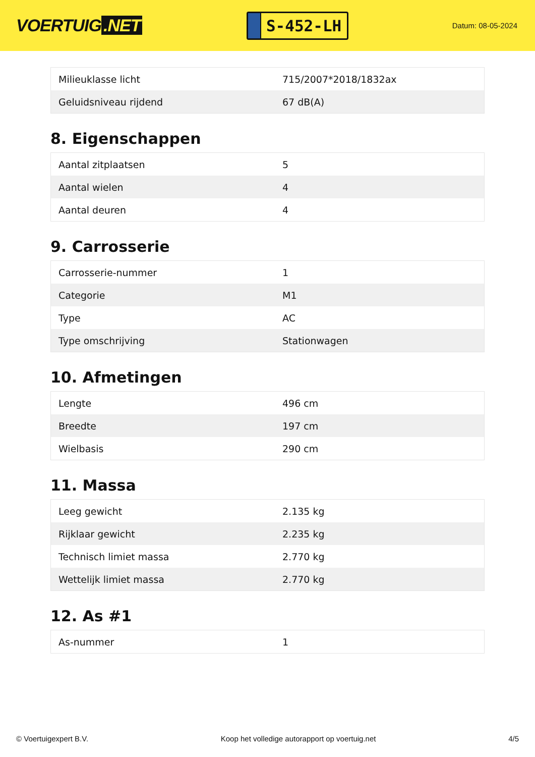VOERTUIG.NET
S-452-LH
Datum: 08-05-2024
| Milieuklasse licht | 715/2007*2018/1832ax |
| Geluidsniveau rijdend | 67 dB(A) |
8. Eigenschappen
| Aantal zitplaatsen | 5 |
| Aantal wielen | 4 |
| Aantal deuren | 4 |
9. Carrosserie
| Carrosserie-nummer | 1 |
| Categorie | M1 |
| Type | AC |
| Type omschrijving | Stationwagen |
10. Afmetingen
| Lengte | 496 cm |
| Breedte | 197 cm |
| Wielbasis | 290 cm |
11. Massa
| Leeg gewicht | 2.135 kg |
| Rijklaar gewicht | 2.235 kg |
| Technisch limiet massa | 2.770 kg |
| Wettelijk limiet massa | 2.770 kg |
12. As #1
| As-nummer | 1 |
© Voertuigexpert B.V. Koop het volledige autorapport op voertuig.net 4/5